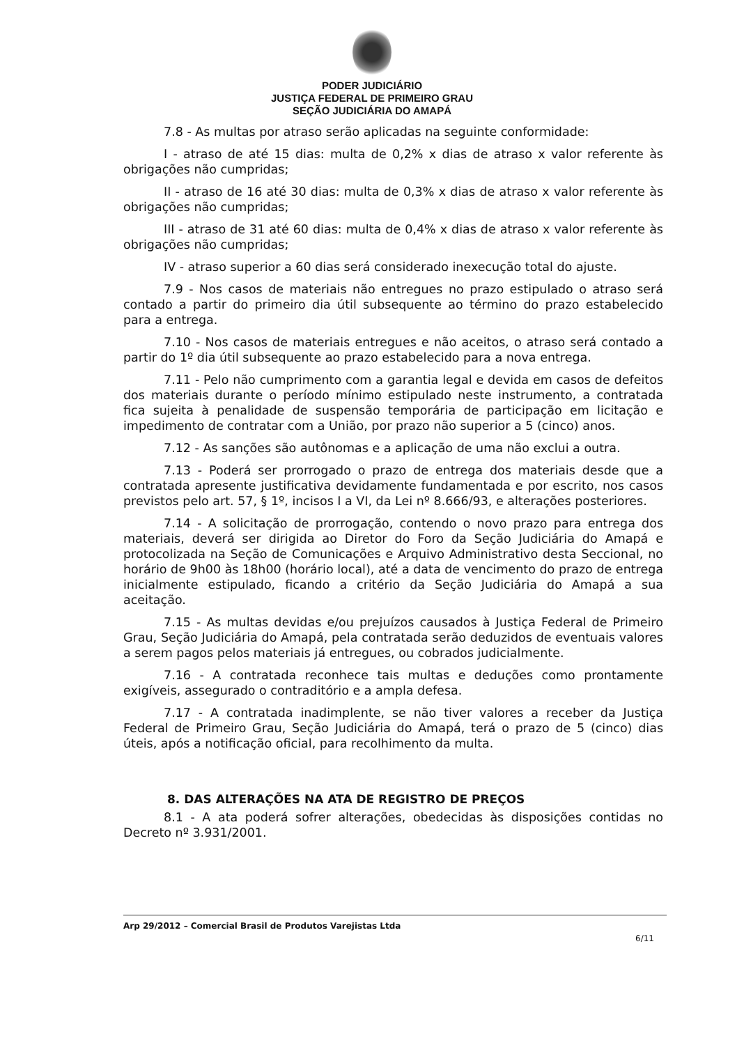PODER JUDICIÁRIO
JUSTIÇA FEDERAL DE PRIMEIRO GRAU
SEÇÃO JUDICIÁRIA DO AMAPÁ
7.8 - As multas por atraso serão aplicadas na seguinte conformidade:
I - atraso de até 15 dias: multa de 0,2% x dias de atraso x valor referente às obrigações não cumpridas;
II - atraso de 16 até 30 dias: multa de 0,3% x dias de atraso x valor referente às obrigações não cumpridas;
III - atraso de 31 até 60 dias: multa de 0,4% x dias de atraso x valor referente às obrigações não cumpridas;
IV - atraso superior a 60 dias será considerado inexecução total do ajuste.
7.9 - Nos casos de materiais não entregues no prazo estipulado o atraso será contado a partir do primeiro dia útil subsequente ao término do prazo estabelecido para a entrega.
7.10 - Nos casos de materiais entregues e não aceitos, o atraso será contado a partir do 1º dia útil subsequente ao prazo estabelecido para a nova entrega.
7.11 - Pelo não cumprimento com a garantia legal e devida em casos de defeitos dos materiais durante o período mínimo estipulado neste instrumento, a contratada fica sujeita à penalidade de suspensão temporária de participação em licitação e impedimento de contratar com a União, por prazo não superior a 5 (cinco) anos.
7.12 - As sanções são autônomas e a aplicação de uma não exclui a outra.
7.13 - Poderá ser prorrogado o prazo de entrega dos materiais desde que a contratada apresente justificativa devidamente fundamentada e por escrito, nos casos previstos pelo art. 57, § 1º, incisos I a VI, da Lei nº 8.666/93, e alterações posteriores.
7.14 - A solicitação de prorrogação, contendo o novo prazo para entrega dos materiais, deverá ser dirigida ao Diretor do Foro da Seção Judiciária do Amapá e protocolizada na Seção de Comunicações e Arquivo Administrativo desta Seccional, no horário de 9h00 às 18h00 (horário local), até a data de vencimento do prazo de entrega inicialmente estipulado, ficando a critério da Seção Judiciária do Amapá a sua aceitação.
7.15 - As multas devidas e/ou prejuízos causados à Justiça Federal de Primeiro Grau, Seção Judiciária do Amapá, pela contratada serão deduzidos de eventuais valores a serem pagos pelos materiais já entregues, ou cobrados judicialmente.
7.16 - A contratada reconhece tais multas e deduções como prontamente exigíveis, assegurado o contraditório e a ampla defesa.
7.17 - A contratada inadimplente, se não tiver valores a receber da Justiça Federal de Primeiro Grau, Seção Judiciária do Amapá, terá o prazo de 5 (cinco) dias úteis, após a notificação oficial, para recolhimento da multa.
8. DAS ALTERAÇÕES NA ATA DE REGISTRO DE PREÇOS
8.1 - A ata poderá sofrer alterações, obedecidas às disposições contidas no Decreto nº 3.931/2001.
Arp 29/2012 – Comercial Brasil de Produtos Varejistas Ltda
6/11